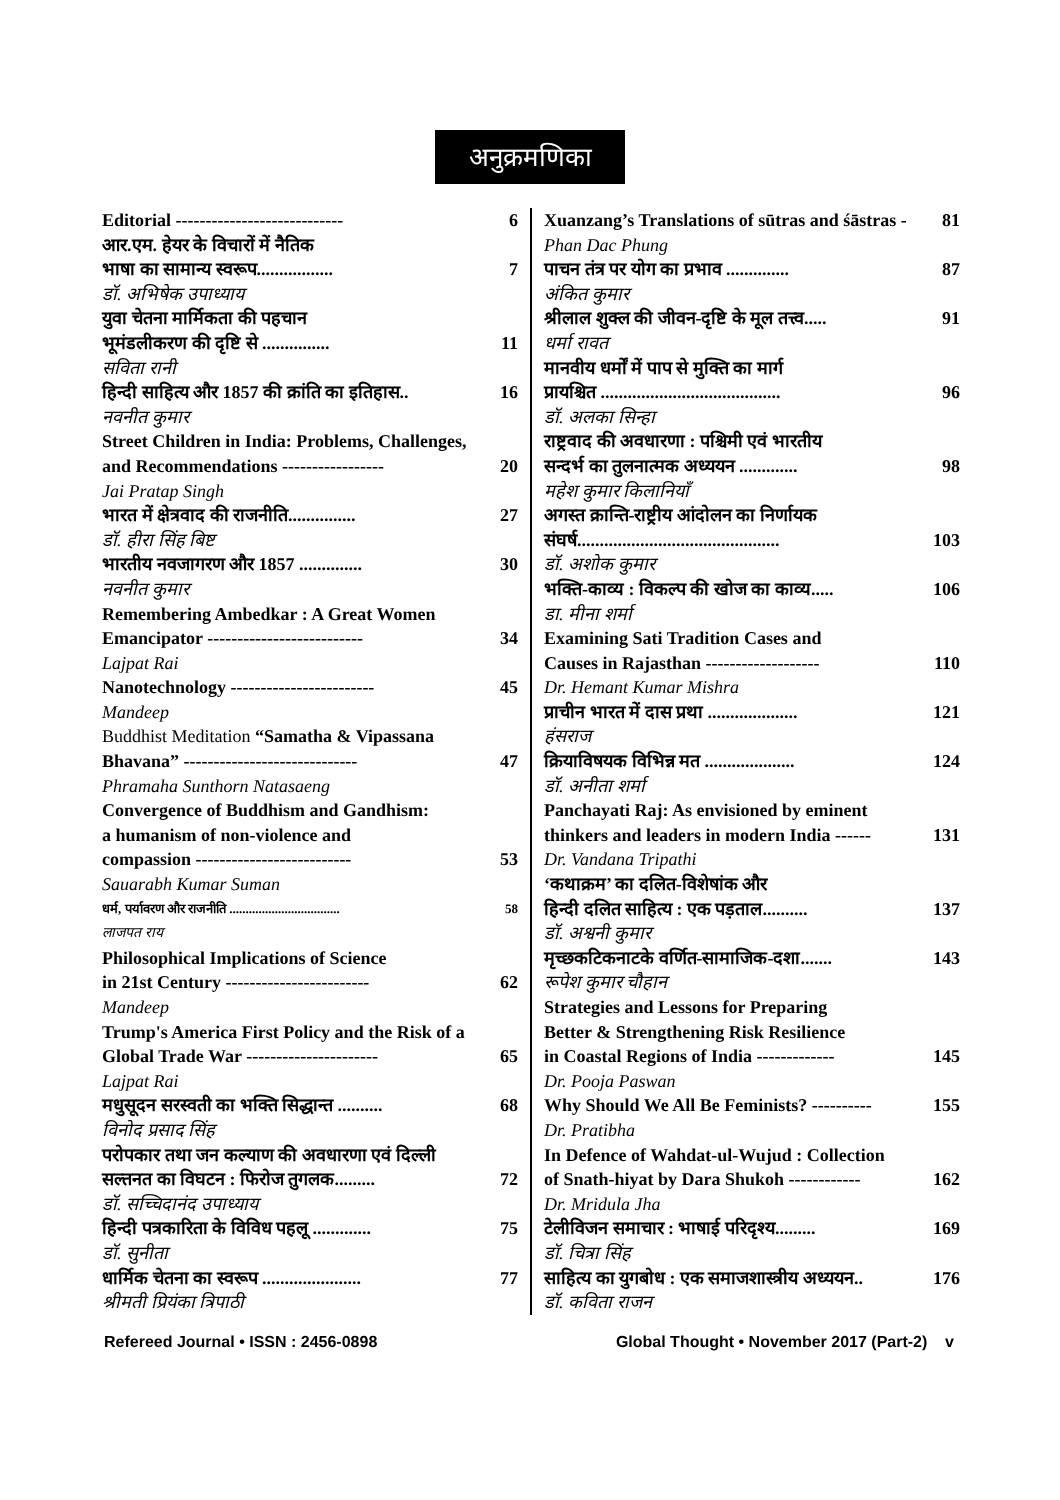अनुक्रमणिका
Editorial ---------------------------- 6
आर.एम. हेयर के विचारों में नैतिक
भाषा का सामान्य स्वरूप................. 7
डॉ. अभिषेक उपाध्याय
युवा चेतना मार्मिकता की पहचान
भूमंडलीकरण की दृष्टि से ............... 11
सविता रानी
हिन्दी साहित्य और 1857 की क्रांति का इतिहास.. 16
नवनीत कुमार
Street Children in India: Problems, Challenges,
and Recommendations ----------------- 20
Jai Pratap Singh
भारत में क्षेत्रवाद की राजनीति............... 27
डॉ. हीरा सिंह बिष्ट
भारतीय नवजागरण और 1857 .............. 30
नवनीत कुमार
Remembering Ambedkar : A Great Women
Emancipator -------------------------- 34
Lajpat Rai
Nanotechnology ------------------------ 45
Mandeep
Buddhist Meditation “Samatha & Vipassana
Bhavana” ----------------------------- 47
Phramaha Sunthorn Natasaeng
Convergence of Buddhism and Gandhism:
a humanism of non-violence and
compassion -------------------------- 53
Sauarabh Kumar Suman
धर्म, पर्यावरण और राजनीति .................................. 58
लाजपत राय
Philosophical Implications of Science
in 21st Century ------------------------ 62
Mandeep
Trump's America First Policy and the Risk of a
Global Trade War ---------------------- 65
Lajpat Rai
मधुसूदन सरस्वती का भक्ति सिद्धान्त .......... 68
विनोद प्रसाद सिंह
परोपकार तथा जन कल्याण की अवधारणा एवं दिल्ली
सल्तनत का विघटन : फिरोज तुगलक......... 72
डॉ. सच्चिदानंद उपाध्याय
हिन्दी पत्रकारिता के विविध पहलू ............. 75
डॉ. सुनीता
धार्मिक चेतना का स्वरूप ...................... 77
श्रीमती प्रियंका त्रिपाठी
Xuanzang’s Translations of sūtras and śāstras - 81
Phan Dac Phung
पाचन तंत्र पर योग का प्रभाव .............. 87
अंकित कुमार
श्रीलाल शुक्ल की जीवन-दृष्टि के मूल तत्त्व..... 91
धर्मा रावत
मानवीय धर्मों में पाप से मुक्ति का मार्ग
प्रायश्चित ........................................ 96
डॉ. अलका सिन्हा
राष्ट्रवाद की अवधारणा : पश्चिमी एवं भारतीय
सन्दर्भ का तुलनात्मक अध्ययन ............. 98
महेश कुमार किलानियाँ
अगस्त क्रान्ति-राष्ट्रीय आंदोलन का निर्णायक
संघर्ष............................................. 103
डॉ. अशोक कुमार
भक्ति-काव्य : विकल्प की खोज का काव्य..... 106
डा. मीना शर्मा
Examining Sati Tradition Cases and
Causes in Rajasthan ------------------- 110
Dr. Hemant Kumar Mishra
प्राचीन भारत में दास प्रथा .................... 121
हंसराज
क्रियाविषयक विभिन्न मत .................... 124
डॉ. अनीता शर्मा
Panchayati Raj: As envisioned by eminent
thinkers and leaders in modern India ------ 131
Dr. Vandana Tripathi
‘कथाक्रम’ का दलित-विशेषांक और
हिन्दी दलित साहित्य : एक पड़ताल.......... 137
डॉ. अश्वनी कुमार
मृच्छकटिकनाटके वर्णित-सामाजिक-दशा....... 143
रूपेश कुमार चौहान
Strategies and Lessons for Preparing
Better & Strengthening Risk Resilience
in Coastal Regions of India ------------- 145
Dr. Pooja Paswan
Why Should We All Be Feminists? ---------- 155
Dr. Pratibha
In Defence of Wahdat-ul-Wujud : Collection
of Snath-hiyat by Dara Shukoh ------------ 162
Dr. Mridula Jha
टेलीविजन समाचार : भाषाई परिदृश्य......... 169
डॉ. चित्रा सिंह
साहित्य का युगबोध : एक समाजशास्त्रीय अध्ययन.. 176
डॉ. कविता राजन
Refereed Journal • ISSN : 2456-0898 Global Thought • November 2017 (Part-2) v